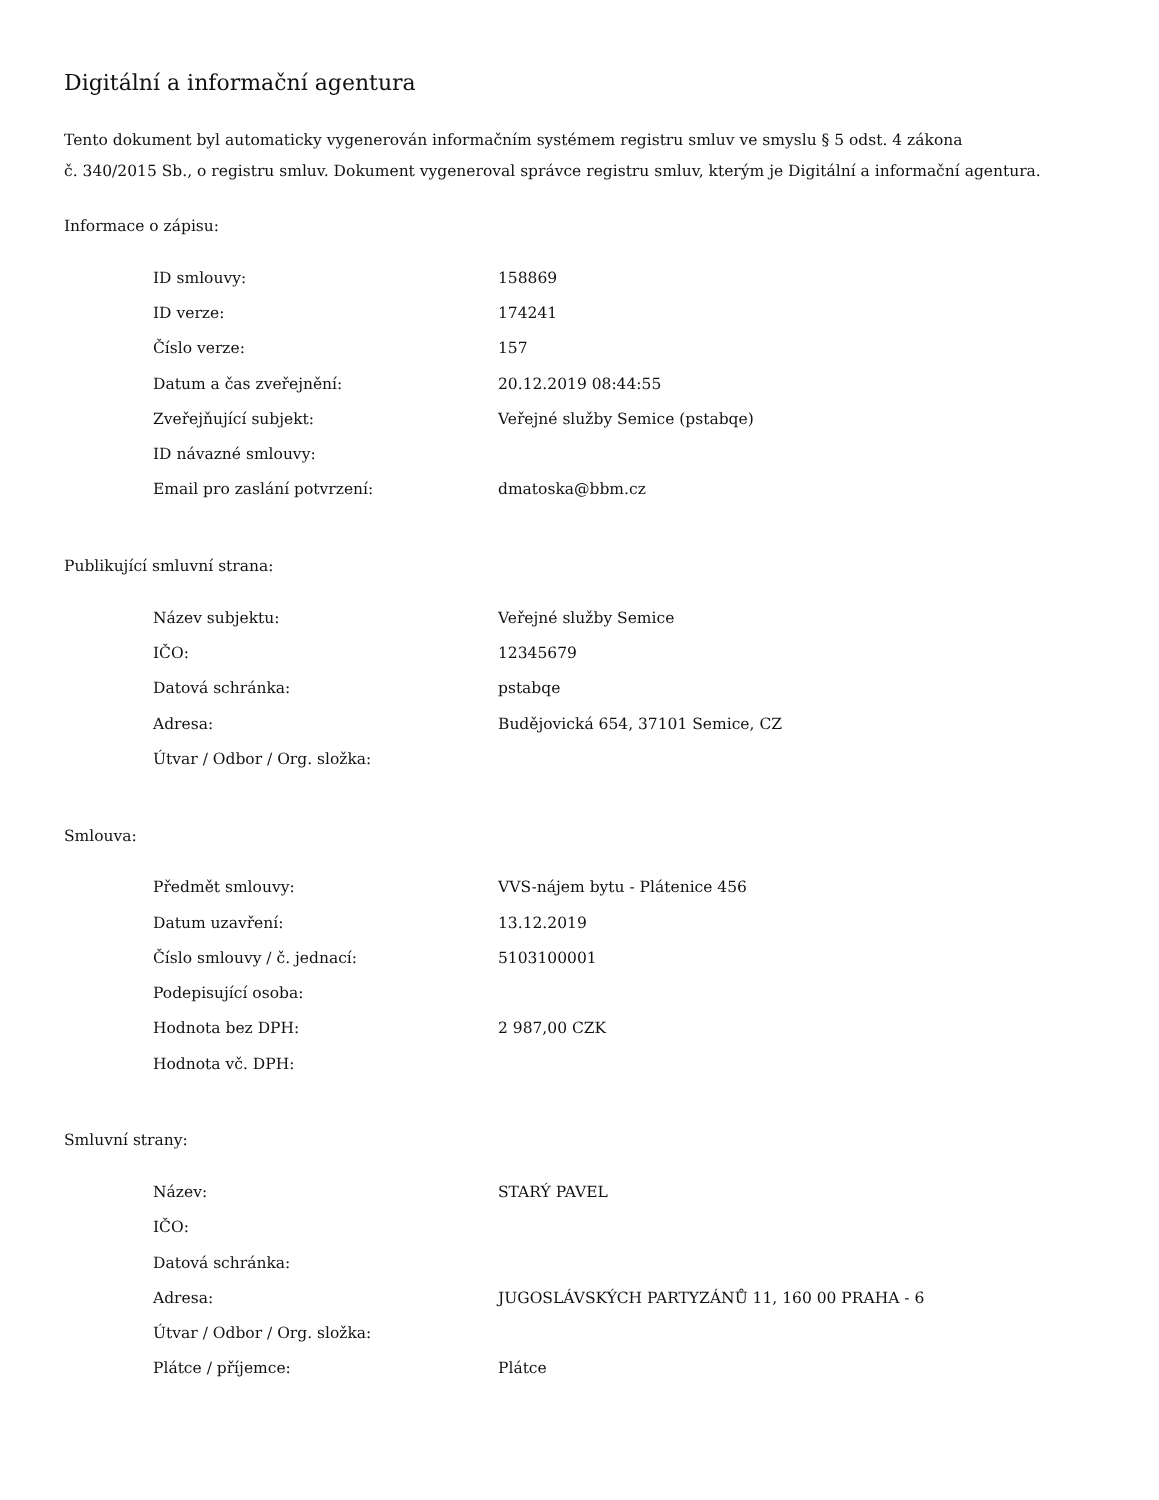Digitální a informační agentura
Tento dokument byl automaticky vygenerován informačním systémem registru smluv ve smyslu § 5 odst. 4 zákona
č. 340/2015 Sb., o registru smluv. Dokument vygeneroval správce registru smluv, kterým je Digitální a informační agentura.
Informace o zápisu:
| ID smlouvy: | 158869 |
| ID verze: | 174241 |
| Číslo verze: | 157 |
| Datum a čas zveřejnění: | 20.12.2019 08:44:55 |
| Zveřejňující subjekt: | Veřejné služby Semice (pstabqe) |
| ID návazné smlouvy: | |
| Email pro zaslání potvrzení: | dmatoska@bbm.cz |
Publikující smluvní strana:
| Název subjektu: | Veřejné služby Semice |
| IČO: | 12345679 |
| Datová schránka: | pstabqe |
| Adresa: | Budějovická 654, 37101 Semice, CZ |
| Útvar / Odbor / Org. složka: | |
Smlouva:
| Předmět smlouvy: | VVS-nájem bytu - Plátenice 456 |
| Datum uzavření: | 13.12.2019 |
| Číslo smlouvy / č. jednací: | 5103100001 |
| Podepisující osoba: | |
| Hodnota bez DPH: | 2 987,00 CZK |
| Hodnota vč. DPH: | |
Smluvní strany:
| Název: | STARÝ PAVEL |
| IČO: | |
| Datová schránka: | |
| Adresa: | JUGOSLÁVSKÝCH PARTYZÁNŮ 11, 160 00 PRAHA - 6 |
| Útvar / Odbor / Org. složka: | |
| Plátce / příjemce: | Plátce |